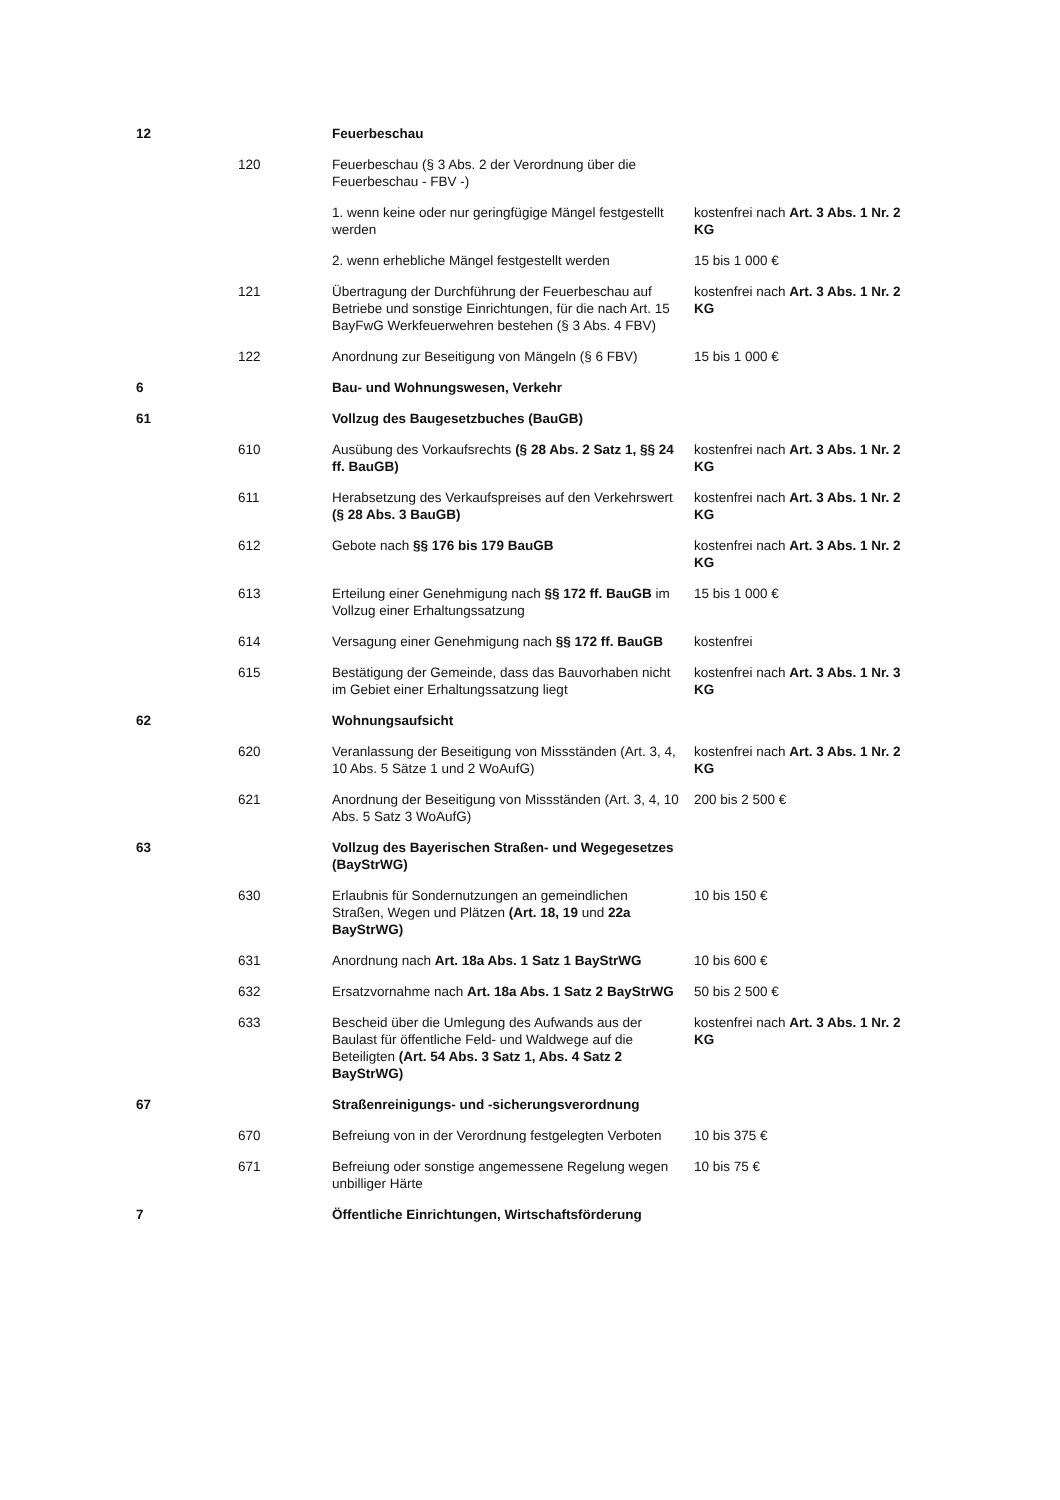| 12 | | Feuerbeschau | |
| | 120 | Feuerbeschau (§ 3 Abs. 2 der Verordnung über die Feuerbeschau - FBV -) | |
| | | 1. wenn keine oder nur geringfügige Mängel festgestellt werden | kostenfrei nach Art. 3 Abs. 1 Nr. 2 KG |
| | | 2. wenn erhebliche Mängel festgestellt werden | 15 bis 1 000 € |
| | 121 | Übertragung der Durchführung der Feuerbeschau auf Betriebe und sonstige Einrichtungen, für die nach Art. 15 BayFwG Werkfeuerwehren bestehen (§ 3 Abs. 4 FBV) | kostenfrei nach Art. 3 Abs. 1 Nr. 2 KG |
| | 122 | Anordnung zur Beseitigung von Mängeln (§ 6 FBV) | 15 bis 1 000 € |
| 6 | | Bau- und Wohnungswesen, Verkehr | |
| 61 | | Vollzug des Baugesetzbuches (BauGB) | |
| | 610 | Ausübung des Vorkaufsrechts (§ 28 Abs. 2 Satz 1, §§ 24 ff. BauGB) | kostenfrei nach Art. 3 Abs. 1 Nr. 2 KG |
| | 611 | Herabsetzung des Verkaufspreises auf den Verkehrswert (§ 28 Abs. 3 BauGB) | kostenfrei nach Art. 3 Abs. 1 Nr. 2 KG |
| | 612 | Gebote nach §§ 176 bis 179 BauGB | kostenfrei nach Art. 3 Abs. 1 Nr. 2 KG |
| | 613 | Erteilung einer Genehmigung nach §§ 172 ff. BauGB im Vollzug einer Erhaltungssatzung | 15 bis 1 000 € |
| | 614 | Versagung einer Genehmigung nach §§ 172 ff. BauGB | kostenfrei |
| | 615 | Bestätigung der Gemeinde, dass das Bauvorhaben nicht im Gebiet einer Erhaltungssatzung liegt | kostenfrei nach Art. 3 Abs. 1 Nr. 3 KG |
| 62 | | Wohnungsaufsicht | |
| | 620 | Veranlassung der Beseitigung von Missständen (Art. 3, 4, 10 Abs. 5 Sätze 1 und 2 WoAufG) | kostenfrei nach Art. 3 Abs. 1 Nr. 2 KG |
| | 621 | Anordnung der Beseitigung von Missständen (Art. 3, 4, 10 Abs. 5 Satz 3 WoAufG) | 200 bis 2 500 € |
| 63 | | Vollzug des Bayerischen Straßen- und Wegegesetzes (BayStrWG) | |
| | 630 | Erlaubnis für Sondernutzungen an gemeindlichen Straßen, Wegen und Plätzen (Art. 18, 19 und 22a BayStrWG) | 10 bis 150 € |
| | 631 | Anordnung nach Art. 18a Abs. 1 Satz 1 BayStrWG | 10 bis 600 € |
| | 632 | Ersatzvornahme nach Art. 18a Abs. 1 Satz 2 BayStrWG | 50 bis 2 500 € |
| | 633 | Bescheid über die Umlegung des Aufwands aus der Baulast für öffentliche Feld- und Waldwege auf die Beteiligten (Art. 54 Abs. 3 Satz 1, Abs. 4 Satz 2 BayStrWG) | kostenfrei nach Art. 3 Abs. 1 Nr. 2 KG |
| 67 | | Straßenreinigungs- und -sicherungsverordnung | |
| | 670 | Befreiung von in der Verordnung festgelegten Verboten | 10 bis 375 € |
| | 671 | Befreiung oder sonstige angemessene Regelung wegen unbilliger Härte | 10 bis 75 € |
| 7 | | Öffentliche Einrichtungen, Wirtschaftsförderung | |